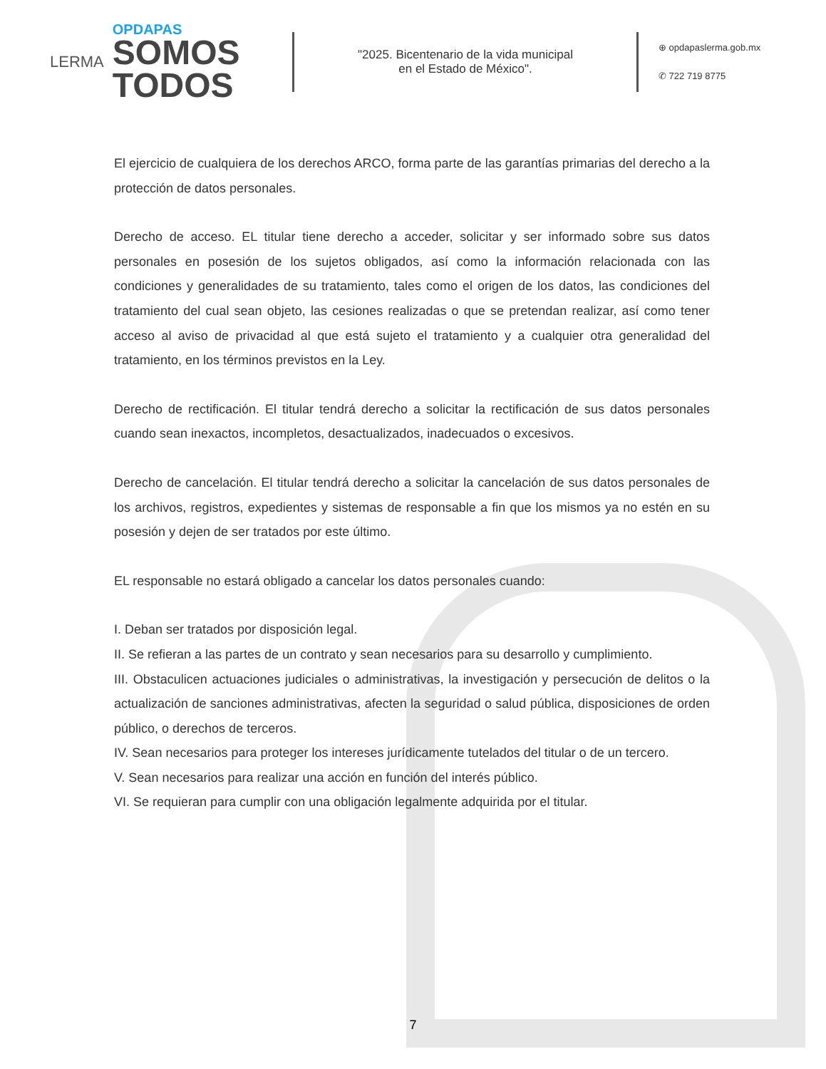LERMA
OPDAPAS
SOMOS
TODOS
"2025. Bicentenario de la vida municipal
en el Estado de México".
⊕ opdapaslerma.gob.mx
✆ 722 719 8775
El ejercicio de cualquiera de los derechos ARCO, forma parte de las garantías primarias del derecho a la protección de datos personales.
Derecho de acceso. EL titular tiene derecho a acceder, solicitar y ser informado sobre sus datos personales en posesión de los sujetos obligados, así como la información relacionada con las condiciones y generalidades de su tratamiento, tales como el origen de los datos, las condiciones del tratamiento del cual sean objeto, las cesiones realizadas o que se pretendan realizar, así como tener acceso al aviso de privacidad al que está sujeto el tratamiento y a cualquier otra generalidad del tratamiento, en los términos previstos en la Ley.
Derecho de rectificación. El titular tendrá derecho a solicitar la rectificación de sus datos personales cuando sean inexactos, incompletos, desactualizados, inadecuados o excesivos.
Derecho de cancelación. El titular tendrá derecho a solicitar la cancelación de sus datos personales de los archivos, registros, expedientes y sistemas de responsable a fin que los mismos ya no estén en su posesión y dejen de ser tratados por este último.
EL responsable no estará obligado a cancelar los datos personales cuando:
I. Deban ser tratados por disposición legal.
II. Se refieran a las partes de un contrato y sean necesarios para su desarrollo y cumplimiento.
III. Obstaculicen actuaciones judiciales o administrativas, la investigación y persecución de delitos o la actualización de sanciones administrativas, afecten la seguridad o salud pública, disposiciones de orden público, o derechos de terceros.
IV. Sean necesarios para proteger los intereses jurídicamente tutelados del titular o de un tercero.
V. Sean necesarios para realizar una acción en función del interés público.
VI. Se requieran para cumplir con una obligación legalmente adquirida por el titular.
7